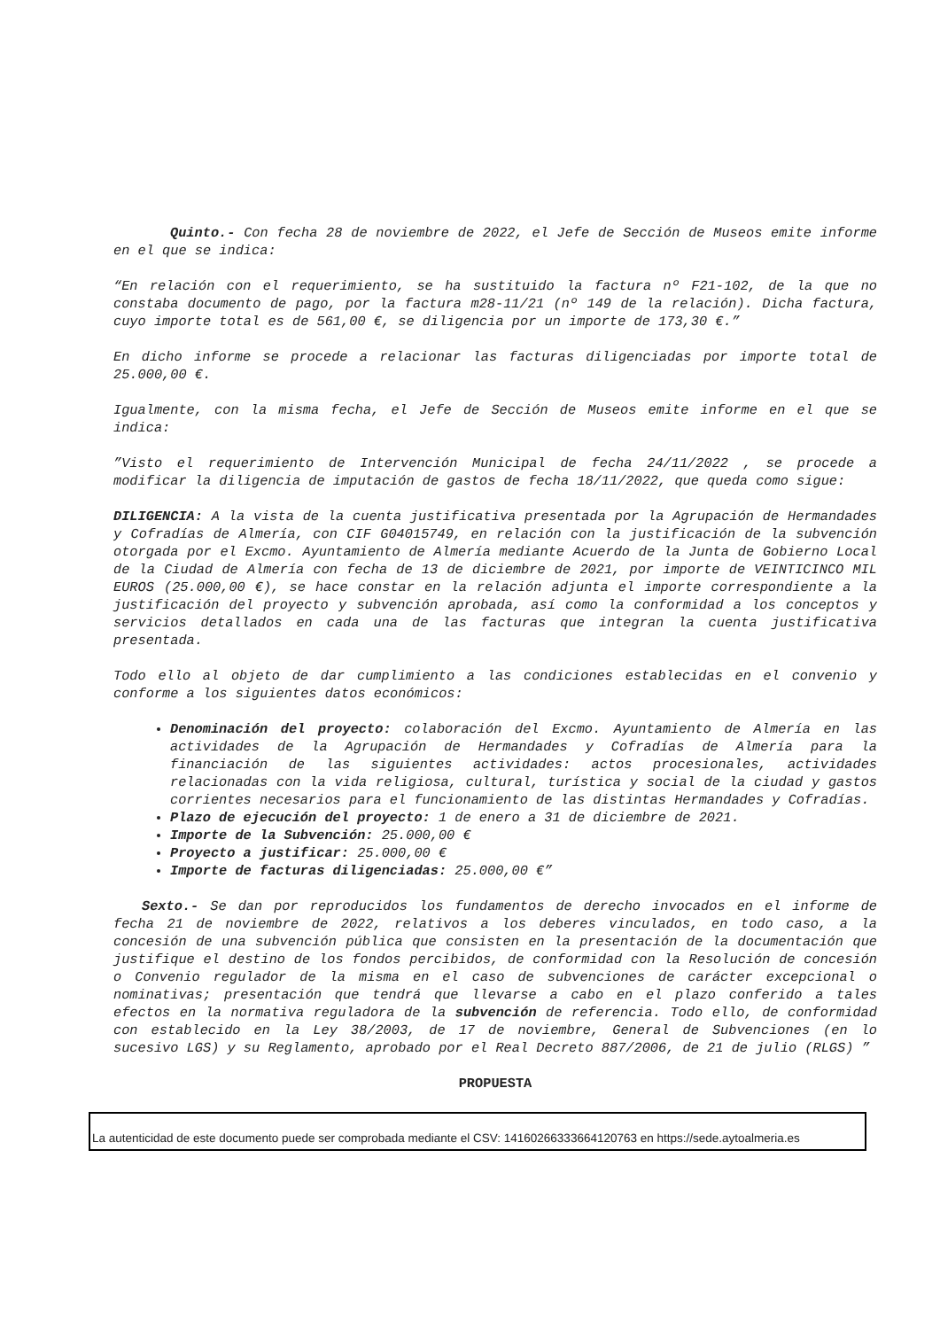Quinto.- Con fecha 28 de noviembre de 2022, el Jefe de Sección de Museos emite informe en el que se indica:
“En relación con el requerimiento, se ha sustituido la factura nº F21-102, de la que no constaba documento de pago, por la factura m28-11/21 (nº 149 de la relación). Dicha factura, cuyo importe total es de 561,00 €, se diligencia por un importe de 173,30 €.”
En dicho informe se procede a relacionar las facturas diligenciadas por importe total de 25.000,00 €.
Igualmente, con la misma fecha, el Jefe de Sección de Museos emite informe en el que se indica:
”Visto el requerimiento de Intervención Municipal de fecha 24/11/2022 , se procede a modificar la diligencia de imputación de gastos de fecha 18/11/2022, que queda como sigue:
DILIGENCIA: A la vista de la cuenta justificativa presentada por la Agrupación de Hermandades y Cofradías de Almería, con CIF G04015749, en relación con la justificación de la subvención otorgada por el Excmo. Ayuntamiento de Almería mediante Acuerdo de la Junta de Gobierno Local de la Ciudad de Almería con fecha de 13 de diciembre de 2021, por importe de VEINTICINCO MIL EUROS (25.000,00 €), se hace constar en la relación adjunta el importe correspondiente a la justificación del proyecto y subvención aprobada, así como la conformidad a los conceptos y servicios detallados en cada una de las facturas que integran la cuenta justificativa presentada.
Todo ello al objeto de dar cumplimiento a las condiciones establecidas en el convenio y conforme a los siguientes datos económicos:
Denominación del proyecto: colaboración del Excmo. Ayuntamiento de Almería en las actividades de la Agrupación de Hermandades y Cofradías de Almería para la financiación de las siguientes actividades: actos procesionales, actividades relacionadas con la vida religiosa, cultural, turística y social de la ciudad y gastos corrientes necesarios para el funcionamiento de las distintas Hermandades y Cofradías.
Plazo de ejecución del proyecto: 1 de enero a 31 de diciembre de 2021.
Importe de la Subvención: 25.000,00 €
Proyecto a justificar: 25.000,00 €
Importe de facturas diligenciadas: 25.000,00 €”
Sexto.- Se dan por reproducidos los fundamentos de derecho invocados en el informe de fecha 21 de noviembre de 2022, relativos a los deberes vinculados, en todo caso, a la concesión de una subvención pública que consisten en la presentación de la documentación que justifique el destino de los fondos percibidos, de conformidad con la Resolución de concesión o Convenio regulador de la misma en el caso de subvenciones de carácter excepcional o nominativas; presentación que tendrá que llevarse a cabo en el plazo conferido a tales efectos en la normativa reguladora de la subvención de referencia. Todo ello, de conformidad con establecido en la Ley 38/2003, de 17 de noviembre, General de Subvenciones (en lo sucesivo LGS) y su Reglamento, aprobado por el Real Decreto 887/2006, de 21 de julio (RLGS) ”
PROPUESTA
La autenticidad de este documento puede ser comprobada mediante el CSV: 14160266333664120763 en https://sede.aytoalmeria.es